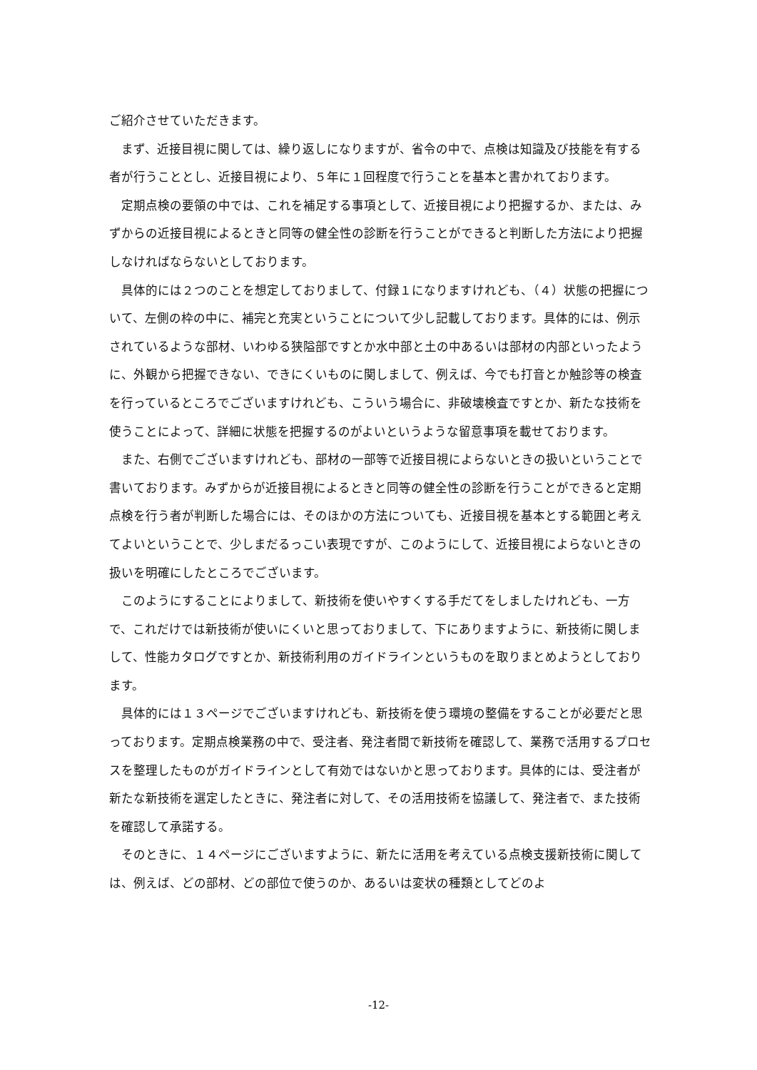ご紹介させていただきます。
　まず、近接目視に関しては、繰り返しになりますが、省令の中で、点検は知識及び技能を有する者が行うこととし、近接目視により、５年に１回程度で行うことを基本と書かれております。
　定期点検の要領の中では、これを補足する事項として、近接目視により把握するか、または、みずからの近接目視によるときと同等の健全性の診断を行うことができると判断した方法により把握しなければならないとしております。
　具体的には２つのことを想定しておりまして、付録１になりますけれども、（４）状態の把握について、左側の枠の中に、補完と充実ということについて少し記載しております。具体的には、例示されているような部材、いわゆる狭隘部ですとか水中部と土の中あるいは部材の内部といったように、外観から把握できない、できにくいものに関しまして、例えば、今でも打音とか触診等の検査を行っているところでございますけれども、こういう場合に、非破壊検査ですとか、新たな技術を使うことによって、詳細に状態を把握するのがよいというような留意事項を載せております。
　また、右側でございますけれども、部材の一部等で近接目視によらないときの扱いということで書いております。みずからが近接目視によるときと同等の健全性の診断を行うことができると定期点検を行う者が判断した場合には、そのほかの方法についても、近接目視を基本とする範囲と考えてよいということで、少しまだるっこい表現ですが、このようにして、近接目視によらないときの扱いを明確にしたところでございます。
　このようにすることによりまして、新技術を使いやすくする手だてをしましたけれども、一方で、これだけでは新技術が使いにくいと思っておりまして、下にありますように、新技術に関しまして、性能カタログですとか、新技術利用のガイドラインというものを取りまとめようとしております。
　具体的には１３ページでございますけれども、新技術を使う環境の整備をすることが必要だと思っております。定期点検業務の中で、受注者、発注者間で新技術を確認して、業務で活用するプロセスを整理したものがガイドラインとして有効ではないかと思っております。具体的には、受注者が新たな新技術を選定したときに、発注者に対して、その活用技術を協議して、発注者で、また技術を確認して承諾する。
　そのときに、１４ページにございますように、新たに活用を考えている点検支援新技術に関しては、例えば、どの部材、どの部位で使うのか、あるいは変状の種類としてどのよ
-12-